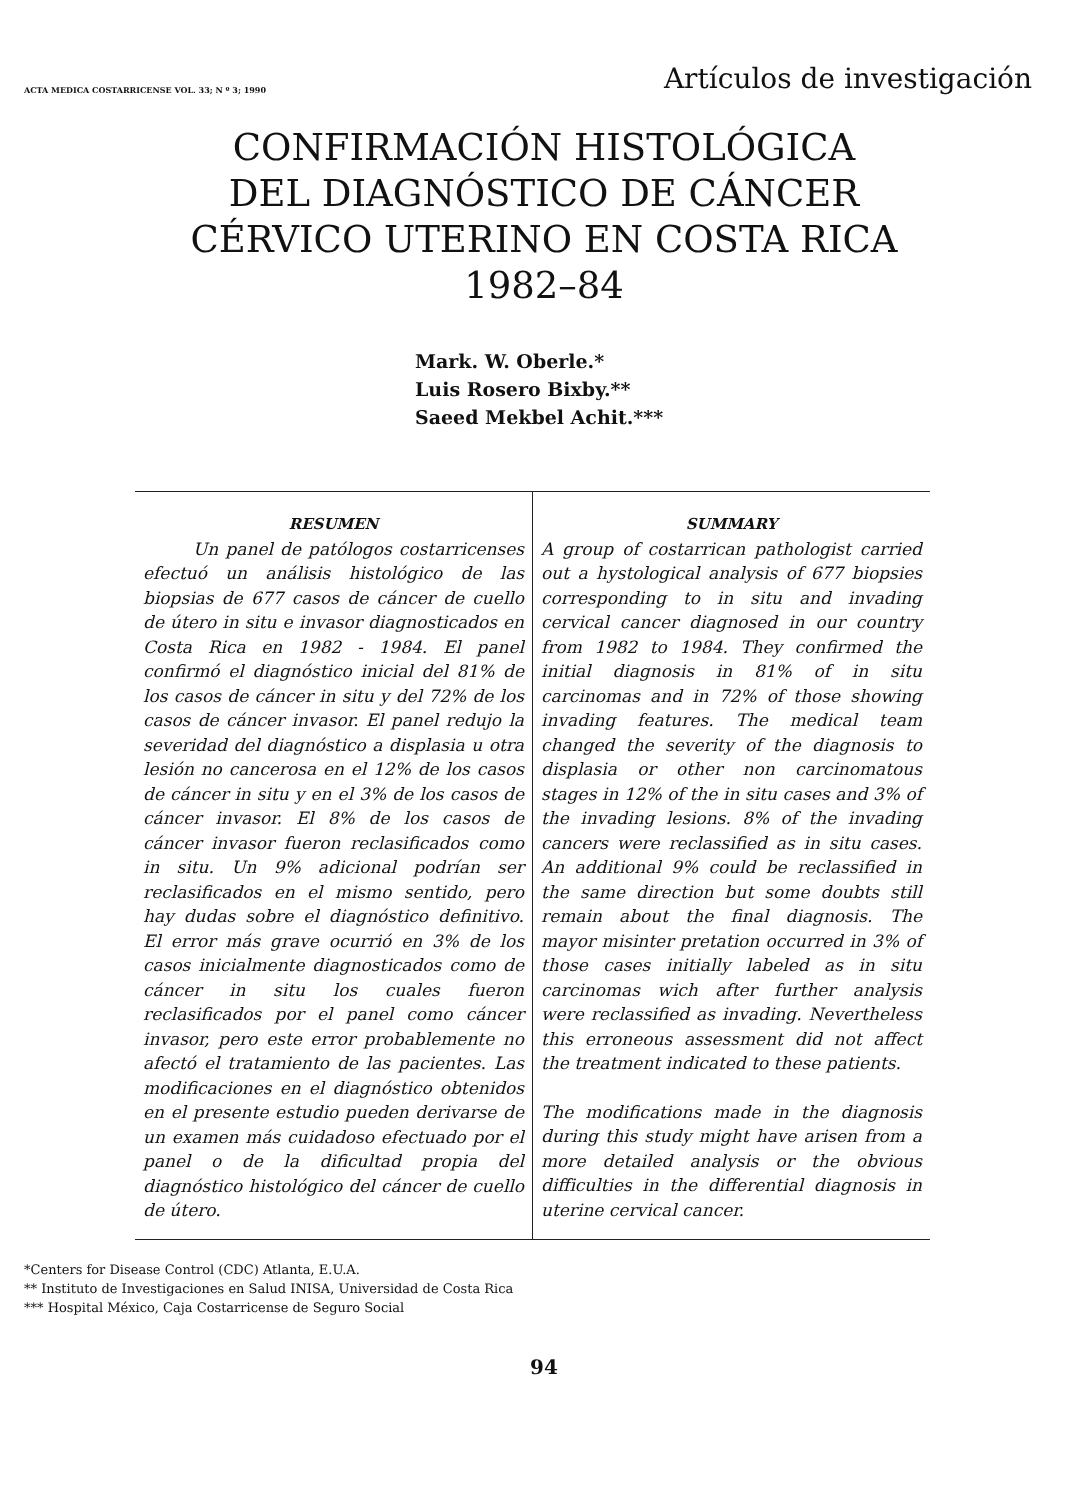ACTA MEDICA COSTARRICENSE VOL. 33; N º 3; 1990 Artículos de investigación
CONFIRMACIÓN HISTOLÓGICA
DEL DIAGNÓSTICO DE CÁNCER
CÉRVICO UTERINO EN COSTA RICA
1982–84
Mark. W. Oberle.*
Luis Rosero Bixby.**
Saeed Mekbel Achit.***
RESUMEN
Un panel de patólogos costarricenses efectuó un análisis histológico de las biopsias de 677 casos de cáncer de cuello de útero in situ e invasor diagnosticados en Costa Rica en 1982 - 1984. El panel confirmó el diagnóstico inicial del 81% de los casos de cáncer in situ y del 72% de los casos de cáncer invasor. El panel redujo la severidad del diagnóstico a displasia u otra lesión no cancerosa en el 12% de los casos de cáncer in situ y en el 3% de los casos de cáncer invasor. El 8% de los casos de cáncer invasor fueron reclasificados como in situ. Un 9% adicional podrían ser reclasificados en el mismo sentido, pero hay dudas sobre el diagnóstico definitivo. El error más grave ocurrió en 3% de los casos inicialmente diagnosticados como de cáncer in situ los cuales fueron reclasificados por el panel como cáncer invasor, pero este error probablemente no afectó el tratamiento de las pacientes. Las modificaciones en el diagnóstico obtenidos en el presente estudio pueden derivarse de un examen más cuidadoso efectuado por el panel o de la dificultad propia del diagnóstico histológico del cáncer de cuello de útero.
SUMMARY
A group of costarrican pathologist carried out a hystological analysis of 677 biopsies corresponding to in situ and invading cervical cancer diagnosed in our country from 1982 to 1984. They confirmed the initial diagnosis in 81% of in situ carcinomas and in 72% of those showing invading features. The medical team changed the severity of the diagnosis to displasia or other non carcinomatous stages in 12% of the in situ cases and 3% of the invading lesions. 8% of the invading cancers were reclassified as in situ cases. An additional 9% could be reclassified in the same direction but some doubts still remain about the final diagnosis. The mayor misinter pretation occurred in 3% of those cases initially labeled as in situ carcinomas wich after further analysis were reclassified as invading. Nevertheless this erroneous assessment did not affect the treatment indicated to these patients.
The modifications made in the diagnosis during this study might have arisen from a more detailed analysis or the obvious difficulties in the differential diagnosis in uterine cervical cancer.
*Centers for Disease Control (CDC) Atlanta, E.U.A.
** Instituto de Investigaciones en Salud INISA, Universidad de Costa Rica
*** Hospital México, Caja Costarricense de Seguro Social
94